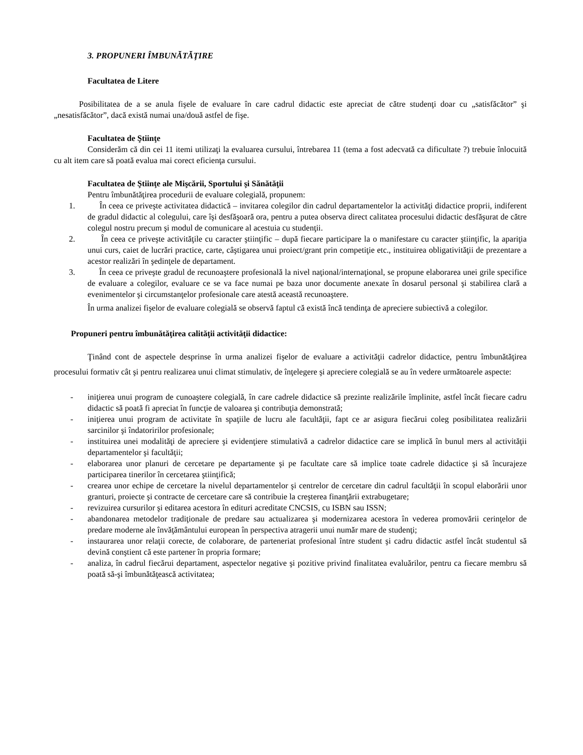3. PROPUNERI ÎMBUNĂTĂŢIRE
Facultatea de Litere
Posibilitatea de a se anula fişele de evaluare în care cadrul didactic este apreciat de către studenţi doar cu „satisfăcător” şi „nesatisfăcător”, dacă există numai una/două astfel de fişe.
Facultatea de Ştiinţe
Considerăm că din cei 11 itemi utilizaţi la evaluarea cursului, întrebarea 11 (tema a fost adecvată ca dificultate ?) trebuie înlocuită cu alt item care să poată evalua mai corect eficienţa cursului.
Facultatea de Ştiinţe ale Mişcării, Sportului şi Sănătăţii
Pentru îmbunătăţirea procedurii de evaluare colegială, propunem:
1. În ceea ce priveşte activitatea didactică – invitarea colegilor din cadrul departamentelor la activităţi didactice proprii, indiferent de gradul didactic al colegului, care îşi desfăşoară ora, pentru a putea observa direct calitatea procesului didactic desfăşurat de către colegul nostru precum şi modul de comunicare al acestuia cu studenţii.
2. În ceea ce priveşte activităţile cu caracter ştiinţific – după fiecare participare la o manifestare cu caracter ştiinţific, la apariţia unui curs, caiet de lucrări practice, carte, câştigarea unui proiect/grant prin competiţie etc., instituirea obligativităţii de prezentare a acestor realizări în şedinţele de departament.
3. În ceea ce priveşte gradul de recunoaştere profesională la nivel naţional/internaţional, se propune elaborarea unei grile specifice de evaluare a colegilor, evaluare ce se va face numai pe baza unor documente anexate în dosarul personal şi stabilirea clară a evenimentelor şi circumstanţelor profesionale care atestă această recunoaştere.
În urma analizei fişelor de evaluare colegială se observă faptul că există încă tendinţa de apreciere subiectivă a colegilor.
Propuneri pentru îmbunătăţirea calităţii activităţii didactice:
Ţinând cont de aspectele desprinse în urma analizei fişelor de evaluare a activităţii cadrelor didactice, pentru îmbunătăţirea procesului formativ cât şi pentru realizarea unui climat stimulativ, de înţelegere şi apreciere colegială se au în vedere următoarele aspecte:
- iniţierea unui program de cunoaştere colegială, în care cadrele didactice să prezinte realizările împlinite, astfel încât fiecare cadru didactic să poată fi apreciat în funcţie de valoarea şi contribuţia demonstrată;
- iniţierea unui program de activitate în spaţiile de lucru ale facultăţii, fapt ce ar asigura fiecărui coleg posibilitatea realizării sarcinilor şi îndatoririlor profesionale;
- instituirea unei modalităţi de apreciere şi evidenţiere stimulativă a cadrelor didactice care se implică în bunul mers al activităţii departamentelor şi facultăţii;
- elaborarea unor planuri de cercetare pe departamente şi pe facultate care să implice toate cadrele didactice şi să încurajeze participarea tinerilor în cercetarea ştiinţifică;
- crearea unor echipe de cercetare la nivelul departamentelor şi centrelor de cercetare din cadrul facultăţii în scopul elaborării unor granturi, proiecte şi contracte de cercetare care să contribuie la creşterea finanţării extrabugetare;
- revizuirea cursurilor şi editarea acestora în edituri acreditate CNCSIS, cu ISBN sau ISSN;
- abandonarea metodelor tradiţionale de predare sau actualizarea şi modernizarea acestora în vederea promovării cerinţelor de predare moderne ale învăţământului european în perspectiva atragerii unui număr mare de studenţi;
- instaurarea unor relaţii corecte, de colaborare, de parteneriat profesional între student şi cadru didactic astfel încât studentul să devină conştient că este partener în propria formare;
- analiza, în cadrul fiecărui departament, aspectelor negative şi pozitive privind finalitatea evaluărilor, pentru ca fiecare membru să poată să-şi îmbunătăţească activitatea;